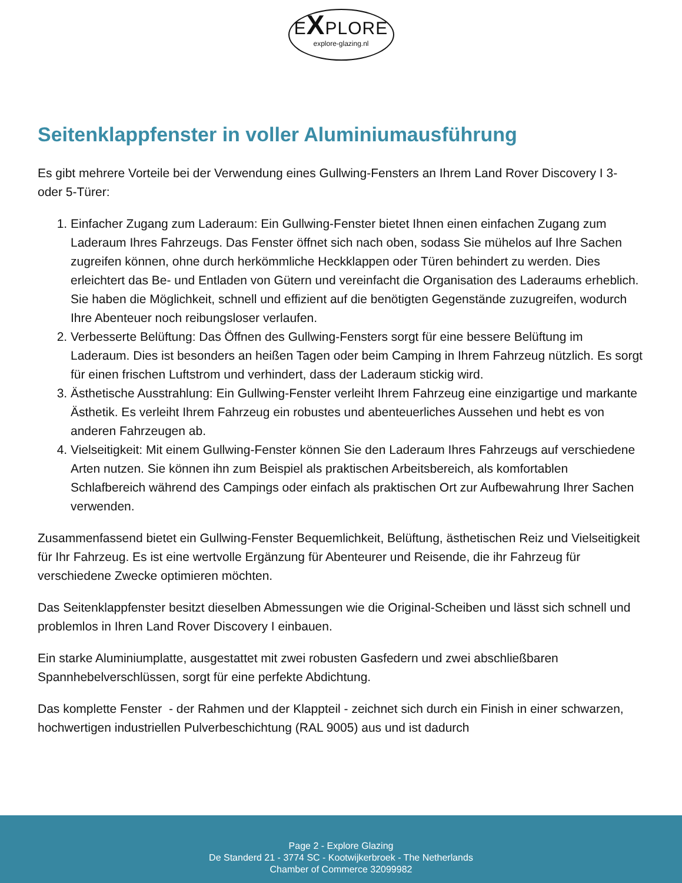EXPLORE
explore-glazing.nl
Seitenklappfenster in voller Aluminiumausführung
Es gibt mehrere Vorteile bei der Verwendung eines Gullwing-Fensters an Ihrem Land Rover Discovery I 3- oder 5-Türer:
1. Einfacher Zugang zum Laderaum: Ein Gullwing-Fenster bietet Ihnen einen einfachen Zugang zum Laderaum Ihres Fahrzeugs. Das Fenster öffnet sich nach oben, sodass Sie mühelos auf Ihre Sachen zugreifen können, ohne durch herkömmliche Heckklappen oder Türen behindert zu werden. Dies erleichtert das Be- und Entladen von Gütern und vereinfacht die Organisation des Laderaums erheblich. Sie haben die Möglichkeit, schnell und effizient auf die benötigten Gegenstände zuzugreifen, wodurch Ihre Abenteuer noch reibungsloser verlaufen.
2. Verbesserte Belüftung: Das Öffnen des Gullwing-Fensters sorgt für eine bessere Belüftung im Laderaum. Dies ist besonders an heißen Tagen oder beim Camping in Ihrem Fahrzeug nützlich. Es sorgt für einen frischen Luftstrom und verhindert, dass der Laderaum stickig wird.
3. Ästhetische Ausstrahlung: Ein Gullwing-Fenster verleiht Ihrem Fahrzeug eine einzigartige und markante Ästhetik. Es verleiht Ihrem Fahrzeug ein robustes und abenteuerliches Aussehen und hebt es von anderen Fahrzeugen ab.
4. Vielseitigkeit: Mit einem Gullwing-Fenster können Sie den Laderaum Ihres Fahrzeugs auf verschiedene Arten nutzen. Sie können ihn zum Beispiel als praktischen Arbeitsbereich, als komfortablen Schlafbereich während des Campings oder einfach als praktischen Ort zur Aufbewahrung Ihrer Sachen verwenden.
Zusammenfassend bietet ein Gullwing-Fenster Bequemlichkeit, Belüftung, ästhetischen Reiz und Vielseitigkeit für Ihr Fahrzeug. Es ist eine wertvolle Ergänzung für Abenteurer und Reisende, die ihr Fahrzeug für verschiedene Zwecke optimieren möchten.
Das Seitenklappfenster besitzt dieselben Abmessungen wie die Original-Scheiben und lässt sich schnell und problemlos in Ihren Land Rover Discovery I einbauen.
Ein starke Aluminiumplatte, ausgestattet mit zwei robusten Gasfedern und zwei abschließbaren Spannhebelverschlüssen, sorgt für eine perfekte Abdichtung.
Das komplette Fenster - der Rahmen und der Klappteil - zeichnet sich durch ein Finish in einer schwarzen, hochwertigen industriellen Pulverbeschichtung (RAL 9005) aus und ist dadurch
Page 2 - Explore Glazing
De Standerd 21 - 3774 SC - Kootwijkerbroek - The Netherlands
Chamber of Commerce 32099982